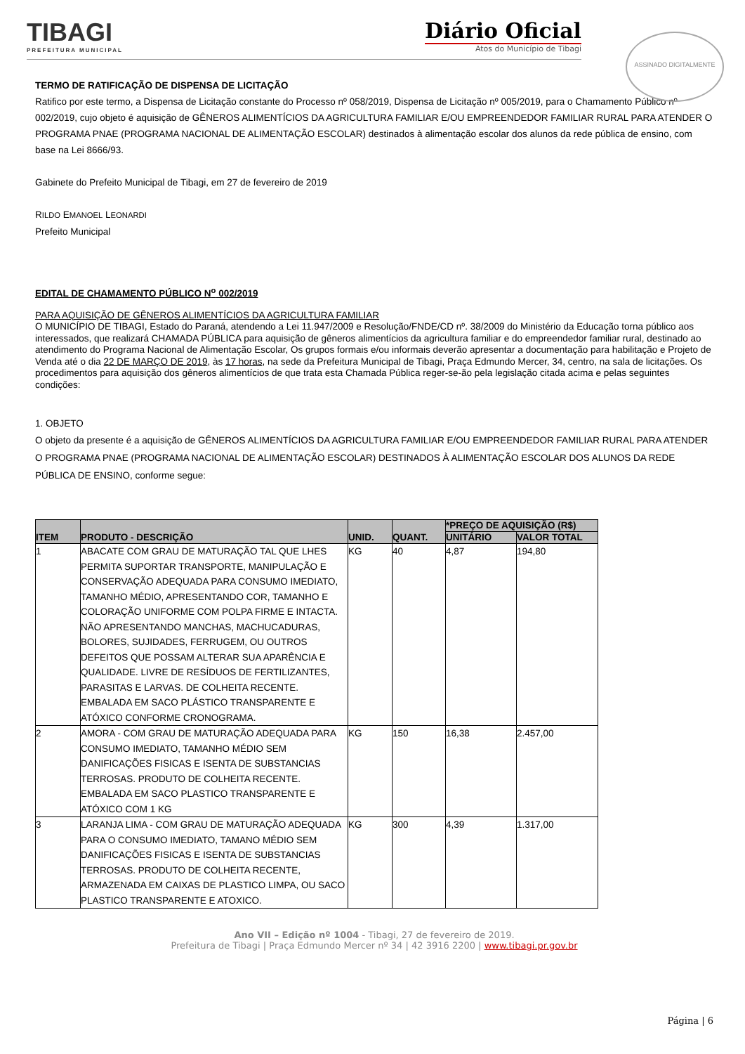TIBAGI
PREFEITURA MUNICIPAL
Diário Oficial
Atos do Município de Tibagi
ASSINADO DIGITALMENTE
TERMO DE RATIFICAÇÃO DE DISPENSA DE LICITAÇÃO
Ratifico por este termo, a Dispensa de Licitação constante do Processo nº 058/2019, Dispensa de Licitação nº 005/2019, para o Chamamento Público nº 002/2019, cujo objeto é aquisição de GÊNEROS ALIMENTÍCIOS DA AGRICULTURA FAMILIAR E/OU EMPREENDEDOR FAMILIAR RURAL PARA ATENDER O PROGRAMA PNAE (PROGRAMA NACIONAL DE ALIMENTAÇÃO ESCOLAR) destinados à alimentação escolar dos alunos da rede pública de ensino, com base na Lei 8666/93.
Gabinete do Prefeito Municipal de Tibagi, em 27 de fevereiro de 2019
RILDO EMANOEL LEONARDI
Prefeito Municipal
EDITAL DE CHAMAMENTO PÚBLICO N<sup>o</sup> 002/2019
PARA AQUISIÇÃO DE GÊNEROS ALIMENTÍCIOS DA AGRICULTURA FAMILIAR
O MUNICÍPIO DE TIBAGI, Estado do Paraná, atendendo a Lei 11.947/2009 e Resolução/FNDE/CD nº. 38/2009 do Ministério da Educação torna público aos interessados, que realizará CHAMADA PÚBLICA para aquisição de gêneros alimentícios da agricultura familiar e do empreendedor familiar rural, destinado ao atendimento do Programa Nacional de Alimentação Escolar, Os grupos formais e/ou informais deverão apresentar a documentação para habilitação e Projeto de Venda até o dia 22 DE MARÇO DE 2019, às 17 horas, na sede da Prefeitura Municipal de Tibagi, Praça Edmundo Mercer, 34, centro, na sala de licitações. Os procedimentos para aquisição dos gêneros alimentícios de que trata esta Chamada Pública reger-se-ão pela legislação citada acima e pelas seguintes condições:
1. OBJETO
O objeto da presente é a aquisição de GÊNEROS ALIMENTÍCIOS DA AGRICULTURA FAMILIAR E/OU EMPREENDEDOR FAMILIAR RURAL PARA ATENDER O PROGRAMA PNAE (PROGRAMA NACIONAL DE ALIMENTAÇÃO ESCOLAR) DESTINADOS À ALIMENTAÇÃO ESCOLAR DOS ALUNOS DA REDE PÚBLICA DE ENSINO, conforme segue:
| ITEM | PRODUTO - DESCRIÇÃO | UNID. | QUANT. | *PREÇO DE AQUISIÇÃO (R$) | |
| --- | --- | --- | --- | --- | --- |
| | | | | UNITÁRIO | VALOR TOTAL |
| 1 | ABACATE COM GRAU DE MATURAÇÃO TAL QUE LHES PERMITA SUPORTAR TRANSPORTE, MANIPULAÇÃO E CONSERVAÇÃO ADEQUADA PARA CONSUMO IMEDIATO, TAMANHO MÉDIO, APRESENTANDO COR, TAMANHO E COLORAÇÃO UNIFORME COM POLPA FIRME E INTACTA. NÃO APRESENTANDO MANCHAS, MACHUCADURAS, BOLORES, SUJIDADES, FERRUGEM, OU OUTROS DEFEITOS QUE POSSAM ALTERAR SUA APARÊNCIA E QUALIDADE. LIVRE DE RESÍDUOS DE FERTILIZANTES, PARASITAS E LARVAS. DE COLHEITA RECENTE. EMBALADA EM SACO PLÁSTICO TRANSPARENTE E ATÓXICO CONFORME CRONOGRAMA. | KG | 40 | 4,87 | 194,80 |
| 2 | AMORA - COM GRAU DE MATURAÇÃO ADEQUADA PARA CONSUMO IMEDIATO, TAMANHO MÉDIO SEM DANIFICAÇÕES FISICAS E ISENTA DE SUBSTANCIAS TERROSAS. PRODUTO DE COLHEITA RECENTE. EMBALADA EM SACO PLASTICO TRANSPARENTE E ATÓXICO COM 1 KG | KG | 150 | 16,38 | 2.457,00 |
| 3 | LARANJA LIMA - COM GRAU DE MATURAÇÃO ADEQUADA PARA O CONSUMO IMEDIATO, TAMANO MÉDIO SEM DANIFICAÇÕES FISICAS E ISENTA DE SUBSTANCIAS TERROSAS. PRODUTO DE COLHEITA RECENTE, ARMAZENADA EM CAIXAS DE PLASTICO LIMPA, OU SACO PLASTICO TRANSPARENTE E ATOXICO. | KG | 300 | 4,39 | 1.317,00 |
Ano VII – Edição nº 1004 - Tibagi, 27 de fevereiro de 2019.
Prefeitura de Tibagi | Praça Edmundo Mercer nº 34 | 42 3916 2200 | www.tibagi.pr.gov.br
Página | 6